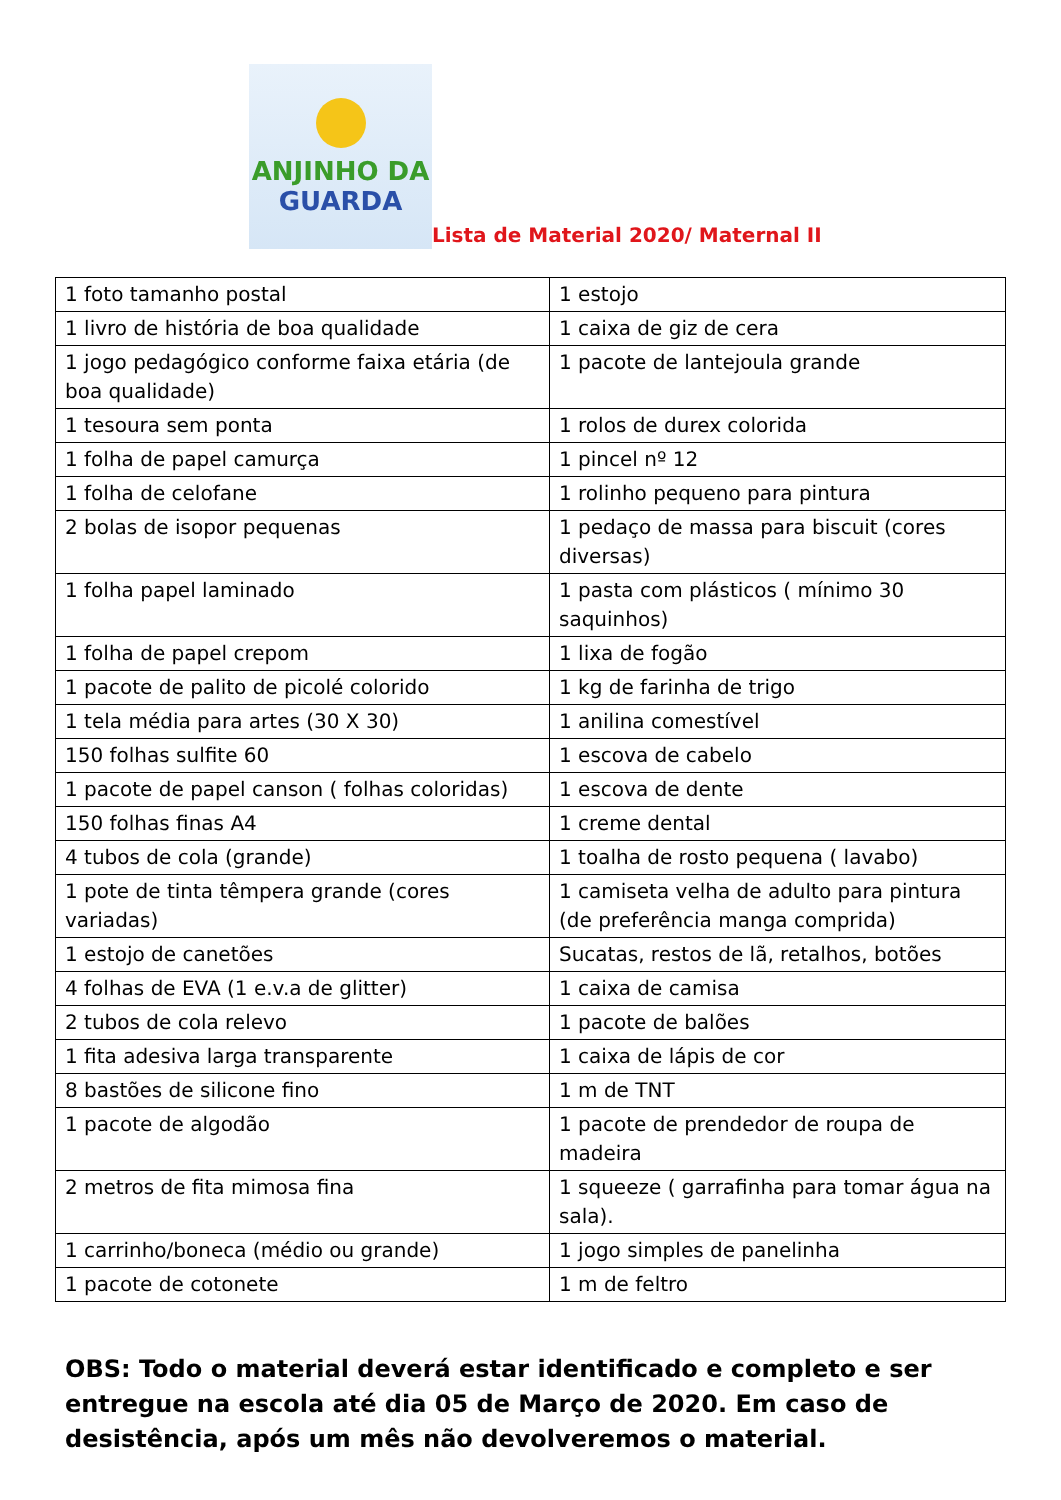ANJINHO DA
GUARDA
Lista de Material 2020/ Maternal II
| 1 foto tamanho postal | 1 estojo |
| 1 livro de história de boa qualidade | 1 caixa de giz de cera |
| 1 jogo pedagógico conforme faixa etária (de boa qualidade) | 1 pacote de lantejoula grande |
| 1 tesoura sem ponta | 1 rolos de durex colorida |
| 1 folha de papel camurça | 1 pincel nº 12 |
| 1 folha de celofane | 1 rolinho pequeno para pintura |
| 2 bolas de isopor pequenas | 1 pedaço de massa para biscuit (cores diversas) |
| 1 folha papel laminado | 1 pasta com plásticos ( mínimo 30 saquinhos) |
| 1 folha de papel crepom | 1 lixa de fogão |
| 1 pacote de palito de picolé colorido | 1 kg de farinha de trigo |
| 1 tela média para artes (30 X 30) | 1 anilina comestível |
| 150 folhas sulfite 60 | 1 escova de cabelo |
| 1 pacote de papel canson ( folhas coloridas) | 1 escova de dente |
| 150 folhas finas A4 | 1 creme dental |
| 4 tubos de cola (grande) | 1 toalha de rosto pequena ( lavabo) |
| 1 pote de tinta têmpera grande (cores variadas) | 1 camiseta velha de adulto para pintura (de preferência manga comprida) |
| 1 estojo de canetões | Sucatas, restos de lã, retalhos, botões |
| 4 folhas de EVA (1 e.v.a de glitter) | 1 caixa de camisa |
| 2 tubos de cola relevo | 1 pacote de balões |
| 1 fita adesiva larga transparente | 1 caixa de lápis de cor |
| 8 bastões de silicone fino | 1 m de TNT |
| 1 pacote de algodão | 1 pacote de prendedor de roupa de madeira |
| 2 metros de fita mimosa fina | 1 squeeze ( garrafinha para tomar água na sala). |
| 1 carrinho/boneca (médio ou grande) | 1 jogo simples de panelinha |
| 1 pacote de cotonete | 1 m de feltro |
OBS: Todo o material deverá estar identificado e completo e ser entregue na escola até dia 05 de Março de 2020. Em caso de desistência, após um mês não devolveremos o material.